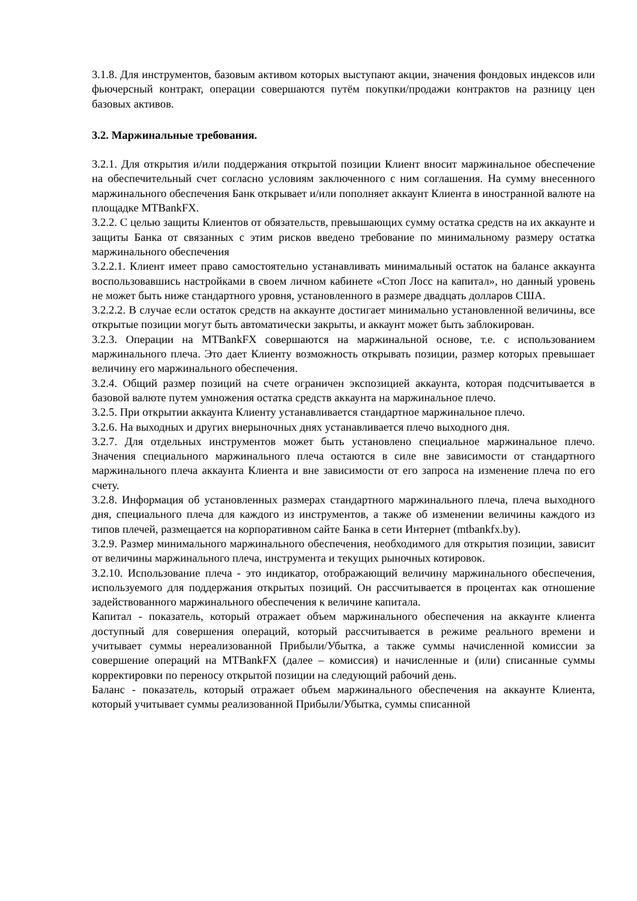3.1.8. Для инструментов, базовым активом которых выступают акции, значения фондовых индексов или фьючерсный контракт, операции совершаются путём покупки/продажи контрактов на разницу цен базовых активов.
3.2. Маржинальные требования.
3.2.1. Для открытия и/или поддержания открытой позиции Клиент вносит маржинальное обеспечение на обеспечительный счет согласно условиям заключенного с ним соглашения. На сумму внесенного маржинального обеспечения Банк открывает и/или пополняет аккаунт Клиента в иностранной валюте на площадке MTBankFX.
3.2.2. С целью защиты Клиентов от обязательств, превышающих сумму остатка средств на их аккаунте и защиты Банка от связанных с этим рисков введено требование по минимальному размеру остатка маржинального обеспечения
3.2.2.1. Клиент имеет право самостоятельно устанавливать минимальный остаток на балансе аккаунта воспользовавшись настройками в своем личном кабинете «Стоп Лосс на капитал», но данный уровень не может быть ниже стандартного уровня, установленного в размере двадцать долларов США.
3.2.2.2. В случае если остаток средств на аккаунте достигает минимально установленной величины, все открытые позиции могут быть автоматически закрыты, и аккаунт может быть заблокирован.
3.2.3. Операции на MTBankFX совершаются на маржинальной основе, т.е. с использованием маржинального плеча. Это дает Клиенту возможность открывать позиции, размер которых превышает величину его маржинального обеспечения.
3.2.4. Общий размер позиций на счете ограничен экспозицией аккаунта, которая подсчитывается в базовой валюте путем умножения остатка средств аккаунта на маржинальное плечо.
3.2.5. При открытии аккаунта Клиенту устанавливается стандартное маржинальное плечо.
3.2.6. На выходных и других внерыночных днях устанавливается плечо выходного дня.
3.2.7. Для отдельных инструментов может быть установлено специальное маржинальное плечо. Значения специального маржинального плеча остаются в силе вне зависимости от стандартного маржинального плеча аккаунта Клиента и вне зависимости от его запроса на изменение плеча по его счету.
3.2.8. Информация об установленных размерах стандартного маржинального плеча, плеча выходного дня, специального плеча для каждого из инструментов, а также об изменении величины каждого из типов плечей, размещается на корпоративном сайте Банка в сети Интернет (mtbankfx.by).
3.2.9. Размер минимального маржинального обеспечения, необходимого для открытия позиции, зависит от величины маржинального плеча, инструмента и текущих рыночных котировок.
3.2.10. Использование плеча - это индикатор, отображающий величину маржинального обеспечения, используемого для поддержания открытых позиций. Он рассчитывается в процентах как отношение задействованного маржинального обеспечения к величине капитала.
Капитал - показатель, который отражает объем маржинального обеспечения на аккаунте клиента доступный для совершения операций, который рассчитывается в режиме реального времени и учитывает суммы нереализованной Прибыли/Убытка, а также суммы начисленной комиссии за совершение операций на MTBankFX (далее – комиссия) и начисленные и (или) списанные суммы корректировки по переносу открытой позиции на следующий рабочий день.
Баланс - показатель, который отражает объем маржинального обеспечения на аккаунте Клиента, который учитывает суммы реализованной Прибыли/Убытка, суммы списанной